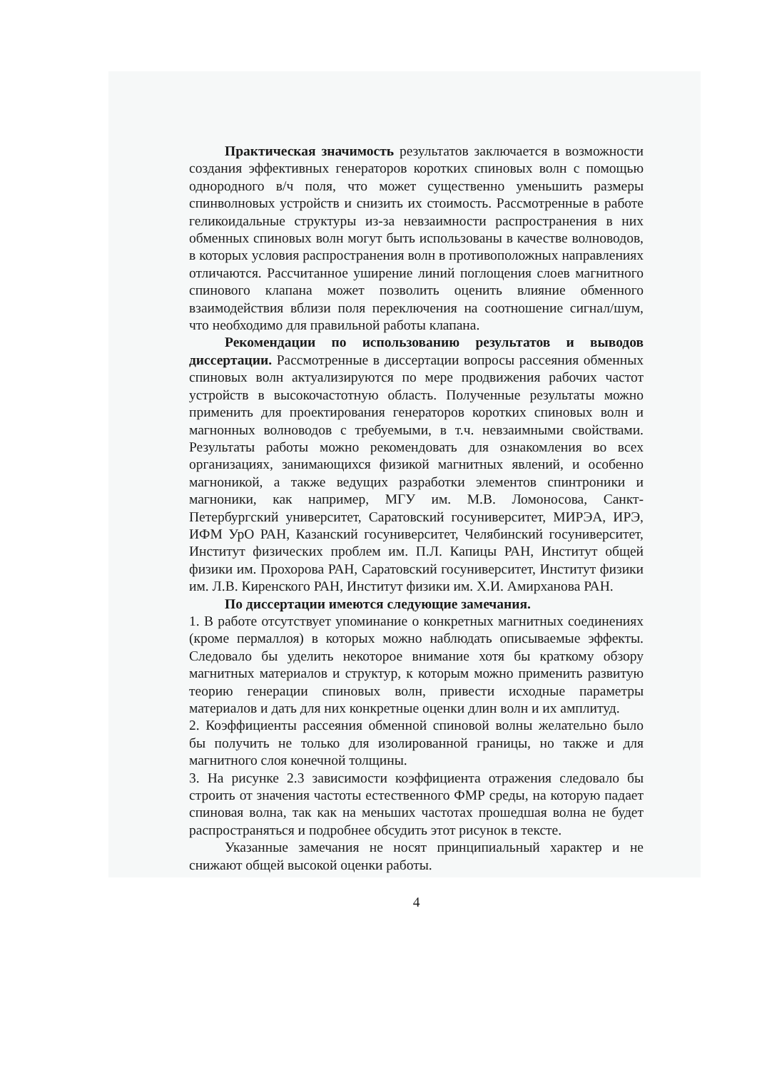Практическая значимость результатов заключается в возможности создания эффективных генераторов коротких спиновых волн с помощью однородного в/ч поля, что может существенно уменьшить размеры спинволновых устройств и снизить их стоимость. Рассмотренные в работе геликоидальные структуры из-за невзаимности распространения в них обменных спиновых волн могут быть использованы в качестве волноводов, в которых условия распространения волн в противоположных направлениях отличаются. Рассчитанное уширение линий поглощения слоев магнитного спинового клапана может позволить оценить влияние обменного взаимодействия вблизи поля переключения на соотношение сигнал/шум, что необходимо для правильной работы клапана.
Рекомендации по использованию результатов и выводов диссертации. Рассмотренные в диссертации вопросы рассеяния обменных спиновых волн актуализируются по мере продвижения рабочих частот устройств в высокочастотную область. Полученные результаты можно применить для проектирования генераторов коротких спиновых волн и магнонных волноводов с требуемыми, в т.ч. невзаимными свойствами. Результаты работы можно рекомендовать для ознакомления во всех организациях, занимающихся физикой магнитных явлений, и особенно магноникой, а также ведущих разработки элементов спинтроники и магноники, как например, МГУ им. М.В. Ломоносова, Санкт-Петербургский университет, Саратовский госуниверситет, МИРЭА, ИРЭ, ИФМ УрО РАН, Казанский госуниверситет, Челябинский госуниверситет, Институт физических проблем им. П.Л. Капицы РАН, Институт общей физики им. Прохорова РАН, Саратовский госуниверситет, Институт физики им. Л.В. Киренского РАН, Институт физики им. Х.И. Амирханова РАН.
По диссертации имеются следующие замечания.
1. В работе отсутствует упоминание о конкретных магнитных соединениях (кроме пермаллоя) в которых можно наблюдать описываемые эффекты. Следовало бы уделить некоторое внимание хотя бы краткому обзору магнитных материалов и структур, к которым можно применить развитую теорию генерации спиновых волн, привести исходные параметры материалов и дать для них конкретные оценки длин волн и их амплитуд.
2. Коэффициенты рассеяния обменной спиновой волны желательно было бы получить не только для изолированной границы, но также и для магнитного слоя конечной толщины.
3. На рисунке 2.3 зависимости коэффициента отражения следовало бы строить от значения частоты естественного ФМР среды, на которую падает спиновая волна, так как на меньших частотах прошедшая волна не будет распространяться и подробнее обсудить этот рисунок в тексте.
Указанные замечания не носят принципиальный характер и не снижают общей высокой оценки работы.
4